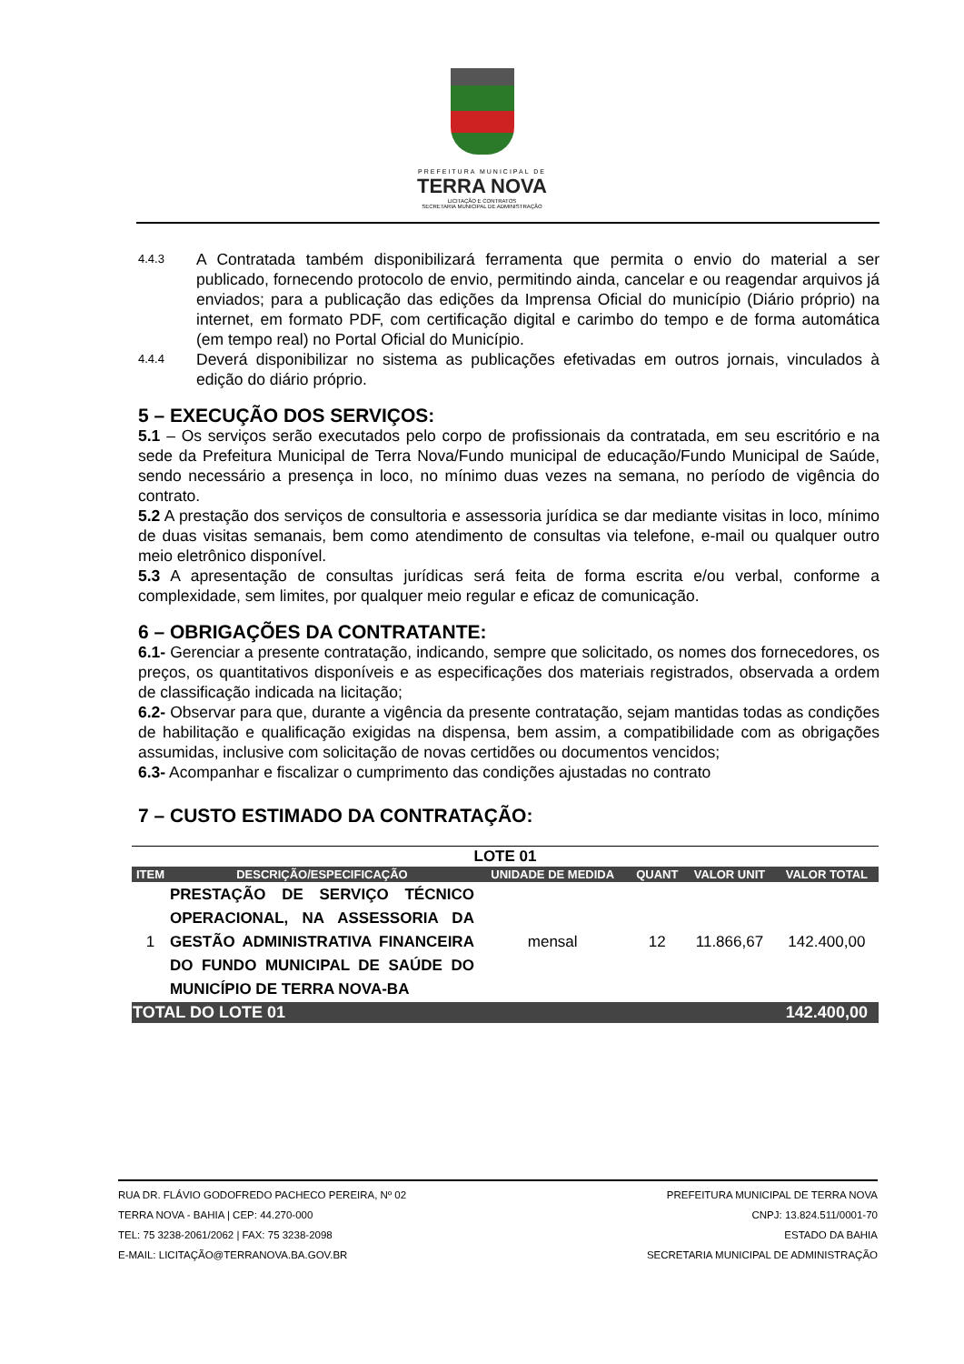PREFEITURA MUNICIPAL DE
TERRA NOVA
LICITAÇÃO E CONTRATOS
SECRETARIA MUNICIPAL DE ADMINISTRAÇÃO
4.4.3
A Contratada também disponibilizará ferramenta que permita o envio do material a ser publicado, fornecendo protocolo de envio, permitindo ainda, cancelar e ou reagendar arquivos já enviados; para a publicação das edições da Imprensa Oficial do município (Diário próprio) na internet, em formato PDF, com certificação digital e carimbo do tempo e de forma automática (em tempo real) no Portal Oficial do Município.
4.4.4
Deverá disponibilizar no sistema as publicações efetivadas em outros jornais, vinculados à edição do diário próprio.
5 – EXECUÇÃO DOS SERVIÇOS:
5.1 – Os serviços serão executados pelo corpo de profissionais da contratada, em seu escritório e na sede da Prefeitura Municipal de Terra Nova/Fundo municipal de educação/Fundo Municipal de Saúde, sendo necessário a presença in loco, no mínimo duas vezes na semana, no período de vigência do contrato.
5.2 A prestação dos serviços de consultoria e assessoria jurídica se dar mediante visitas in loco, mínimo de duas visitas semanais, bem como atendimento de consultas via telefone, e-mail ou qualquer outro meio eletrônico disponível.
5.3 A apresentação de consultas jurídicas será feita de forma escrita e/ou verbal, conforme a complexidade, sem limites, por qualquer meio regular e eficaz de comunicação.
6 – OBRIGAÇÕES DA CONTRATANTE:
6.1- Gerenciar a presente contratação, indicando, sempre que solicitado, os nomes dos fornecedores, os preços, os quantitativos disponíveis e as especificações dos materiais registrados, observada a ordem de classificação indicada na licitação;
6.2- Observar para que, durante a vigência da presente contratação, sejam mantidas todas as condições de habilitação e qualificação exigidas na dispensa, bem assim, a compatibilidade com as obrigações assumidas, inclusive com solicitação de novas certidões ou documentos vencidos;
6.3- Acompanhar e fiscalizar o cumprimento das condições ajustadas no contrato
7 – CUSTO ESTIMADO DA CONTRATAÇÃO:
| LOTE 01 | | | | | |
| --- | --- | --- | --- | --- | --- |
| ITEM | DESCRIÇÃO/ESPECIFICAÇÃO | UNIDADE DE MEDIDA | QUANT | VALOR UNIT | VALOR TOTAL |
| 1 | PRESTAÇÃO DE SERVIÇO TÉCNICO OPERACIONAL, NA ASSESSORIA DA GESTÃO ADMINISTRATIVA FINANCEIRA DO FUNDO MUNICIPAL DE SAÚDE DO MUNICÍPIO DE TERRA NOVA-BA | mensal | 12 | 11.866,67 | 142.400,00 |
| TOTAL DO LOTE 01 | | | | | 142.400,00 |
RUA DR. FLÁVIO GODOFREDO PACHECO PEREIRA, Nº 02
TERRA NOVA - BAHIA | CEP: 44.270-000
TEL: 75 3238-2061/2062 | FAX: 75 3238-2098
E-MAIL: LICITAÇÃO@TERRANOVA.BA.GOV.BR
PREFEITURA MUNICIPAL DE TERRA NOVA
CNPJ: 13.824.511/0001-70
ESTADO DA BAHIA
SECRETARIA MUNICIPAL DE ADMINISTRAÇÃO